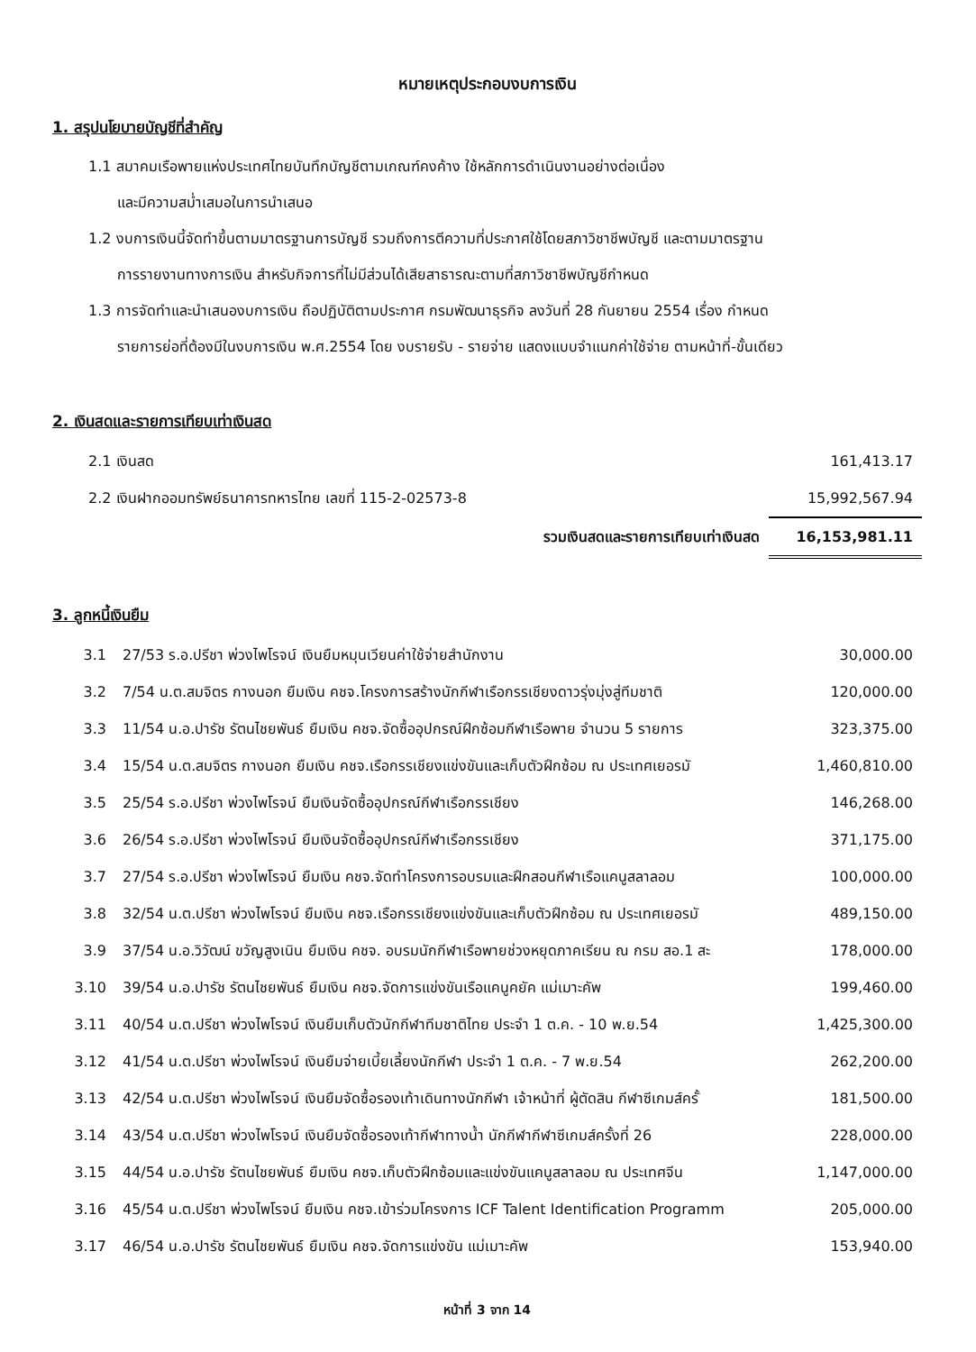หมายเหตุประกอบงบการเงิน
1. สรุปนโยบายบัญชีที่สำคัญ
1.1 สมาคมเรือพายแห่งประเทศไทยบันทึกบัญชีตามเกณฑ์คงค้าง ใช้หลักการดำเนินงานอย่างต่อเนื่อง
และมีความสม่ำเสมอในการนำเสนอ
1.2 งบการเงินนี้จัดทำขึ้นตามมาตรฐานการบัญชี รวมถึงการตีความที่ประกาศใช้โดยสภาวิชาชีพบัญชี และตามมาตรฐาน
การรายงานทางการเงิน สำหรับกิจการที่ไม่มีส่วนได้เสียสาธารณะตามที่สภาวิชาชีพบัญชีกำหนด
1.3 การจัดทำและนำเสนองบการเงิน ถือปฏิบัติตามประกาศ กรมพัฒนาธุรกิจ ลงวันที่ 28 กันยายน 2554 เรื่อง กำหนด
รายการย่อที่ต้องมีในงบการเงิน พ.ศ.2554 โดย งบรายรับ - รายจ่าย แสดงแบบจำแนกค่าใช้จ่าย ตามหน้าที่-ขั้นเดียว
2. เงินสดและรายการเทียบเท่าเงินสด
| 2.1 เงินสด | 161,413.17 |
| 2.2 เงินฝากออมทรัพย์ธนาคารทหารไทย เลขที่ 115-2-02573-8 | 15,992,567.94 |
| รวมเงินสดและรายการเทียบเท่าเงินสด | 16,153,981.11 |
3. ลูกหนี้เงินยืม
| 3.1 | 27/53 ร.อ.ปรีชา พ่วงไพโรจน์ เงินยืมหมุนเวียนค่าใช้จ่ายสำนักงาน | 30,000.00 |
| 3.2 | 7/54 น.ต.สมจิตร กางนอก ยืมเงิน คชจ.โครงการสร้างนักกีฬาเรือกรรเชียงดาวรุ่งมุ่งสู่ทีมชาติ | 120,000.00 |
| 3.3 | 11/54 น.อ.ปารัช รัตนไชยพันธ์ ยืมเงิน คชจ.จัดซื้ออุปกรณ์ฝึกซ้อมกีฬาเรือพาย จำนวน 5 รายการ | 323,375.00 |
| 3.4 | 15/54 น.ต.สมจิตร กางนอก ยืมเงิน คชจ.เรือกรรเชียงแข่งขันและเก็บตัวฝึกซ้อม ณ ประเทศเยอรมั | 1,460,810.00 |
| 3.5 | 25/54 ร.อ.ปรีชา พ่วงไพโรจน์ ยืมเงินจัดซื้ออุปกรณ์กีฬาเรือกรรเชียง | 146,268.00 |
| 3.6 | 26/54 ร.อ.ปรีชา พ่วงไพโรจน์ ยืมเงินจัดซื้ออุปกรณ์กีฬาเรือกรรเชียง | 371,175.00 |
| 3.7 | 27/54 ร.อ.ปรีชา พ่วงไพโรจน์ ยืมเงิน คชจ.จัดทำโครงการอบรมและฝึกสอนกีฬาเรือแคนูสลาลอม | 100,000.00 |
| 3.8 | 32/54 น.ต.ปรีชา พ่วงไพโรจน์ ยืมเงิน คชจ.เรือกรรเชียงแข่งขันและเก็บตัวฝึกซ้อม ณ ประเทศเยอรมั | 489,150.00 |
| 3.9 | 37/54 น.อ.วิวัฒน์ ขวัญสูงเนิน ยืมเงิน คชจ. อบรมนักกีฬาเรือพายช่วงหยุดภาคเรียน ณ กรม สอ.1 สะ | 178,000.00 |
| 3.10 | 39/54 น.อ.ปารัช รัตนไชยพันธ์ ยืมเงิน คชจ.จัดการแข่งขันเรือแคนูคยัค แม่เมาะคัพ | 199,460.00 |
| 3.11 | 40/54 น.ต.ปรีชา พ่วงไพโรจน์ เงินยืมเก็บตัวนักกีฬาทีมชาติไทย ประจำ 1 ต.ค. - 10 พ.ย.54 | 1,425,300.00 |
| 3.12 | 41/54 น.ต.ปรีชา พ่วงไพโรจน์ เงินยืมจ่ายเบี้ยเลี้ยงนักกีฬา ประจำ 1 ต.ค. - 7 พ.ย.54 | 262,200.00 |
| 3.13 | 42/54 น.ต.ปรีชา พ่วงไพโรจน์ เงินยืมจัดซื้อรองเท้าเดินทางนักกีฬา เจ้าหน้าที่ ผู้ตัดสิน กีฬาซีเกมส์ครั้ | 181,500.00 |
| 3.14 | 43/54 น.ต.ปรีชา พ่วงไพโรจน์ เงินยืมจัดซื้อรองเท้ากีฬาทางน้ำ นักกีฬากีฬาซีเกมส์ครั้งที่ 26 | 228,000.00 |
| 3.15 | 44/54 น.อ.ปารัช รัตนไชยพันธ์ ยืมเงิน คชจ.เก็บตัวฝึกซ้อมและแข่งขันแคนูสลาลอม ณ ประเทศจีน | 1,147,000.00 |
| 3.16 | 45/54 น.ต.ปรีชา พ่วงไพโรจน์ ยืมเงิน คชจ.เข้าร่วมโครงการ ICF Talent Identification Programm | 205,000.00 |
| 3.17 | 46/54 น.อ.ปารัช รัตนไชยพันธ์ ยืมเงิน คชจ.จัดการแข่งขัน แม่เมาะคัพ | 153,940.00 |
หน้าที่ 3 จาก 14